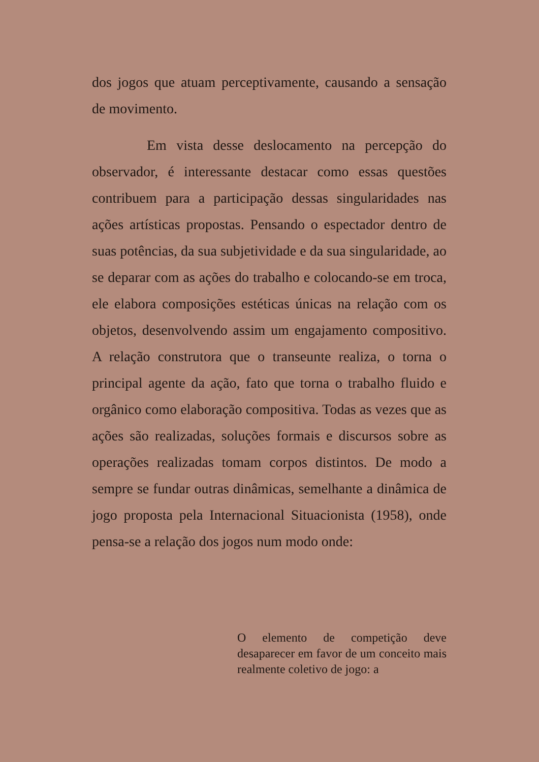dos jogos que atuam perceptivamente, causando a sensação de movimento.
Em vista desse deslocamento na percepção do observador, é interessante destacar como essas questões contribuem para a participação dessas singularidades nas ações artísticas propostas. Pensando o espectador dentro de suas potências, da sua subjetividade e da sua singularidade, ao se deparar com as ações do trabalho e colocando-se em troca, ele elabora composições estéticas únicas na relação com os objetos, desenvolvendo assim um engajamento compositivo. A relação construtora que o transeunte realiza, o torna o principal agente da ação, fato que torna o trabalho fluido e orgânico como elaboração compositiva. Todas as vezes que as ações são realizadas, soluções formais e discursos sobre as operações realizadas tomam corpos distintos. De modo a sempre se fundar outras dinâmicas, semelhante a dinâmica de jogo proposta pela Internacional Situacionista (1958), onde pensa-se a relação dos jogos num modo onde:
O elemento de competição deve desaparecer em favor de um conceito mais realmente coletivo de jogo: a